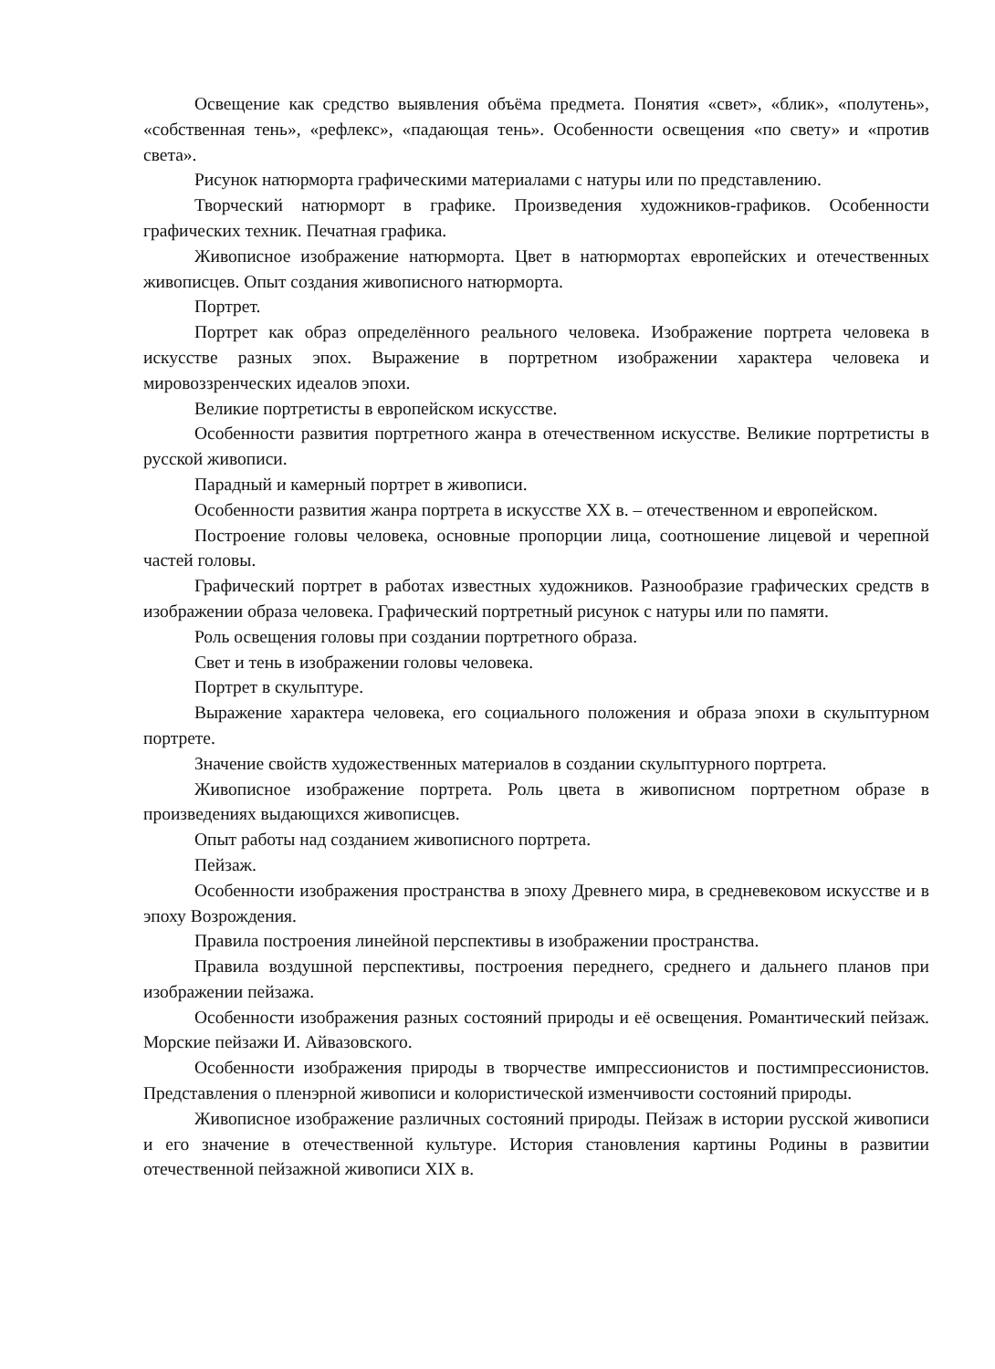Освещение как средство выявления объёма предмета. Понятия «свет», «блик», «полутень», «собственная тень», «рефлекс», «падающая тень». Особенности освещения «по свету» и «против света».
Рисунок натюрморта графическими материалами с натуры или по представлению.
Творческий натюрморт в графике. Произведения художников-графиков. Особенности графических техник. Печатная графика.
Живописное изображение натюрморта. Цвет в натюрмортах европейских и отечественных живописцев. Опыт создания живописного натюрморта.
Портрет.
Портрет как образ определённого реального человека. Изображение портрета человека в искусстве разных эпох. Выражение в портретном изображении характера человека и мировоззренческих идеалов эпохи.
Великие портретисты в европейском искусстве.
Особенности развития портретного жанра в отечественном искусстве. Великие портретисты в русской живописи.
Парадный и камерный портрет в живописи.
Особенности развития жанра портрета в искусстве XX в. – отечественном и европейском.
Построение головы человека, основные пропорции лица, соотношение лицевой и черепной частей головы.
Графический портрет в работах известных художников. Разнообразие графических средств в изображении образа человека. Графический портретный рисунок с натуры или по памяти.
Роль освещения головы при создании портретного образа.
Свет и тень в изображении головы человека.
Портрет в скульптуре.
Выражение характера человека, его социального положения и образа эпохи в скульптурном портрете.
Значение свойств художественных материалов в создании скульптурного портрета.
Живописное изображение портрета. Роль цвета в живописном портретном образе в произведениях выдающихся живописцев.
Опыт работы над созданием живописного портрета.
Пейзаж.
Особенности изображения пространства в эпоху Древнего мира, в средневековом искусстве и в эпоху Возрождения.
Правила построения линейной перспективы в изображении пространства.
Правила воздушной перспективы, построения переднего, среднего и дальнего планов при изображении пейзажа.
Особенности изображения разных состояний природы и её освещения. Романтический пейзаж. Морские пейзажи И. Айвазовского.
Особенности изображения природы в творчестве импрессионистов и постимпрессионистов. Представления о пленэрной живописи и колористической изменчивости состояний природы.
Живописное изображение различных состояний природы. Пейзаж в истории русской живописи и его значение в отечественной культуре. История становления картины Родины в развитии отечественной пейзажной живописи XIX в.